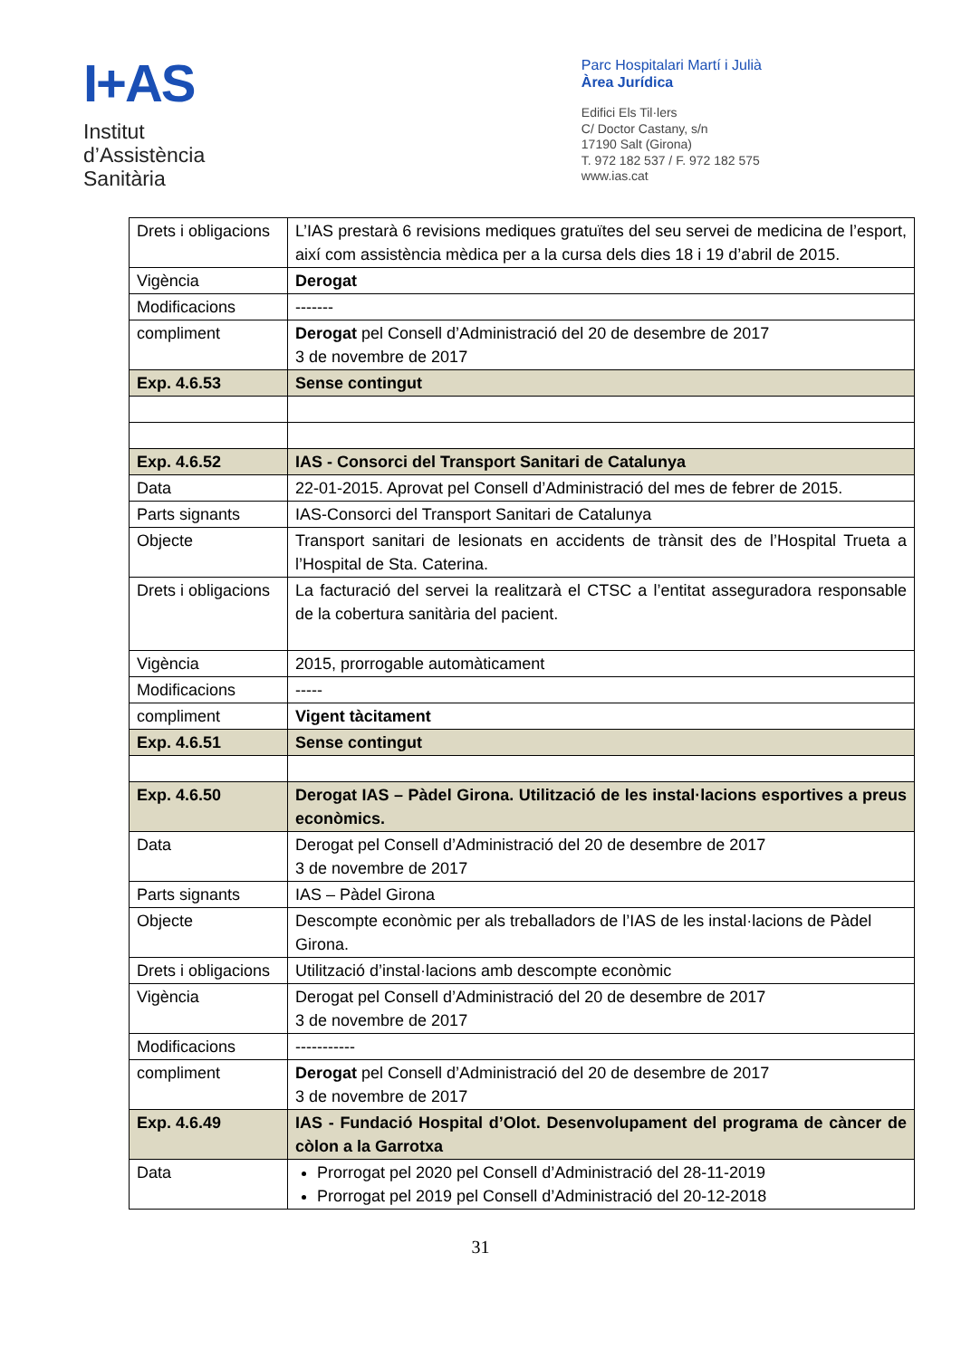I+AS
Institut
d’Assistència
Sanitària
Parc Hospitalari Martí i Julià
Àrea Jurídica
Edifici Els Til·lers
C/ Doctor Castany, s/n
17190 Salt (Girona)
T. 972 182 537 / F. 972 182 575
www.ias.cat
| Drets i obligacions | L’IAS prestarà 6 revisions mediques gratuïtes del seu servei de medicina de l’esport, així com assistència mèdica per a la cursa dels dies 18 i 19 d’abril de 2015. |
| Vigència | Derogat |
| Modificacions | ------- |
| compliment | Derogat pel Consell d’Administració del 20 de desembre de 2017 3 de novembre de 2017 |
| Exp. 4.6.53 | Sense contingut |
| Exp. 4.6.52 | IAS - Consorci del Transport Sanitari de Catalunya |
| Data | 22-01-2015. Aprovat pel Consell d’Administració del mes de febrer de 2015. |
| Parts signants | IAS-Consorci del Transport Sanitari de Catalunya |
| Objecte | Transport sanitari de lesionats en accidents de trànsit des de l’Hospital Trueta a l’Hospital de Sta. Caterina. |
| Drets i obligacions | La facturació del servei la realitzarà el CTSC a l’entitat asseguradora responsable de la cobertura sanitària del pacient. |
| Vigència | 2015, prorrogable automàticament |
| Modificacions | ----- |
| compliment | Vigent tàcitament |
| Exp. 4.6.51 | Sense contingut |
| Exp. 4.6.50 | Derogat IAS – Pàdel Girona. Utilització de les instal·lacions esportives a preus econòmics. |
| Data | Derogat pel Consell d’Administració del 20 de desembre de 2017 3 de novembre de 2017 |
| Parts signants | IAS – Pàdel Girona |
| Objecte | Descompte econòmic per als treballadors de l’IAS de les instal·lacions de Pàdel Girona. |
| Drets i obligacions | Utilització d’instal·lacions amb descompte econòmic |
| Vigència | Derogat pel Consell d’Administració del 20 de desembre de 2017 3 de novembre de 2017 |
| Modificacions | ----------- |
| compliment | Derogat pel Consell d’Administració del 20 de desembre de 2017 3 de novembre de 2017 |
| Exp. 4.6.49 | IAS - Fundació Hospital d’Olot. Desenvolupament del programa de càncer de còlon a la Garrotxa |
| Data | Prorrogat pel 2020 pel Consell d’Administració del 28-11-2019 Prorrogat pel 2019 pel Consell d’Administració del 20-12-2018 |
31